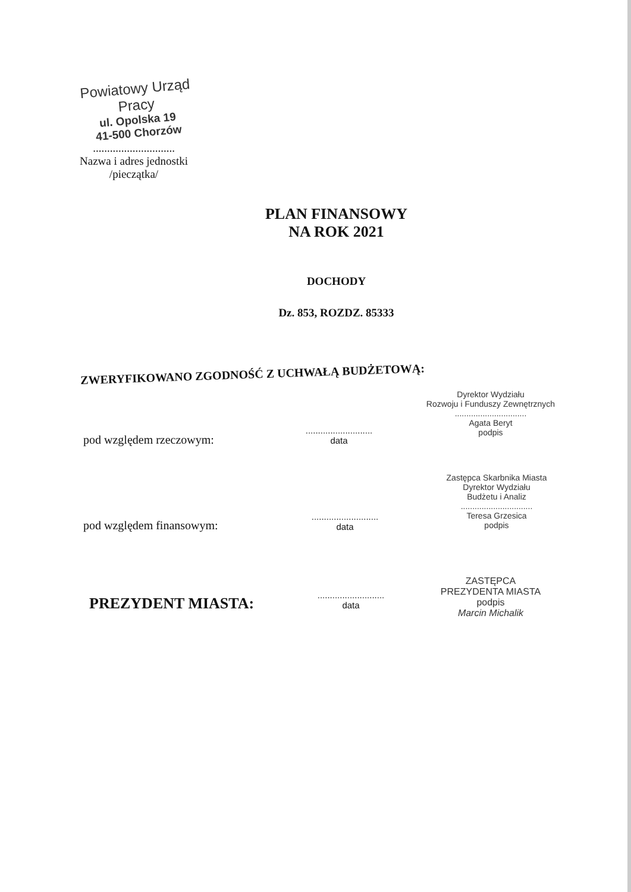Powiatowy Urząd Pracy
ul. Opolska 19
41-500 Chorzów
.............................
Nazwa i adres jednostki
/pieczątka/
PLAN FINANSOWY
NA ROK 2021
DOCHODY
Dz. 853, ROZDZ. 85333
ZWERYFIKOWANO ZGODNOŚĆ Z UCHWAŁĄ BUDŻETOWĄ:
Dyrektor Wydziału
Rozwoju i Funduszy Zewnętrznych
...............................
Agata Beryt
podpis
pod względem rzeczowym:
...........................
data
Zastępca Skarbnika Miasta
Dyrektor Wydziału
Budżetu i Analiz
...............................
Teresa Grzesica
podpis
pod względem finansowym:
...........................
data
PREZYDENT MIASTA:
...........................
data
ZASTĘPCA
PREZYDENTA MIASTA
podpis
Marcin Michalik